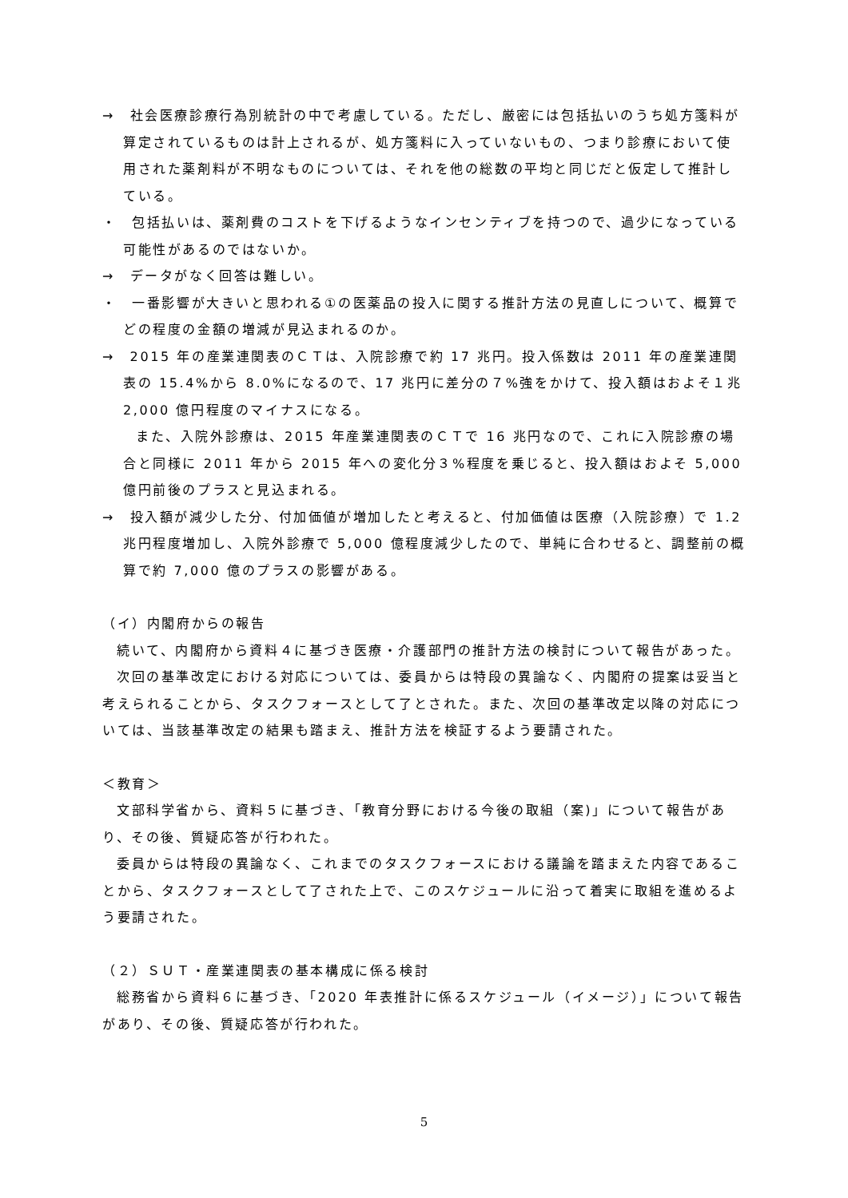→　社会医療診療行為別統計の中で考慮している。ただし、厳密には包括払いのうち処方箋料が算定されているものは計上されるが、処方箋料に入っていないもの、つまり診療において使用された薬剤料が不明なものについては、それを他の総数の平均と同じだと仮定して推計している。
・　包括払いは、薬剤費のコストを下げるようなインセンティブを持つので、過少になっている可能性があるのではないか。
→　データがなく回答は難しい。
・　一番影響が大きいと思われる①の医薬品の投入に関する推計方法の見直しについて、概算でどの程度の金額の増減が見込まれるのか。
→　2015 年の産業連関表のＣＴは、入院診療で約 17 兆円。投入係数は 2011 年の産業連関表の 15.4%から 8.0%になるので、17 兆円に差分の７%強をかけて、投入額はおよそ１兆 2,000 億円程度のマイナスになる。
また、入院外診療は、2015 年産業連関表のＣＴで 16 兆円なので、これに入院診療の場合と同様に 2011 年から 2015 年への変化分３%程度を乗じると、投入額はおよそ 5,000 億円前後のプラスと見込まれる。
→　投入額が減少した分、付加価値が増加したと考えると、付加価値は医療（入院診療）で 1.2 兆円程度増加し、入院外診療で 5,000 億程度減少したので、単純に合わせると、調整前の概算で約 7,000 億のプラスの影響がある。
（イ）内閣府からの報告
続いて、内閣府から資料４に基づき医療・介護部門の推計方法の検討について報告があった。
次回の基準改定における対応については、委員からは特段の異論なく、内閣府の提案は妥当と考えられることから、タスクフォースとして了とされた。また、次回の基準改定以降の対応については、当該基準改定の結果も踏まえ、推計方法を検証するよう要請された。
＜教育＞
文部科学省から、資料５に基づき、「教育分野における今後の取組（案)」について報告があり、その後、質疑応答が行われた。
委員からは特段の異論なく、これまでのタスクフォースにおける議論を踏まえた内容であることから、タスクフォースとして了された上で、このスケジュールに沿って着実に取組を進めるよう要請された。
（２）ＳＵＴ・産業連関表の基本構成に係る検討
総務省から資料６に基づき、「2020 年表推計に係るスケジュール（イメージ）」について報告があり、その後、質疑応答が行われた。
5